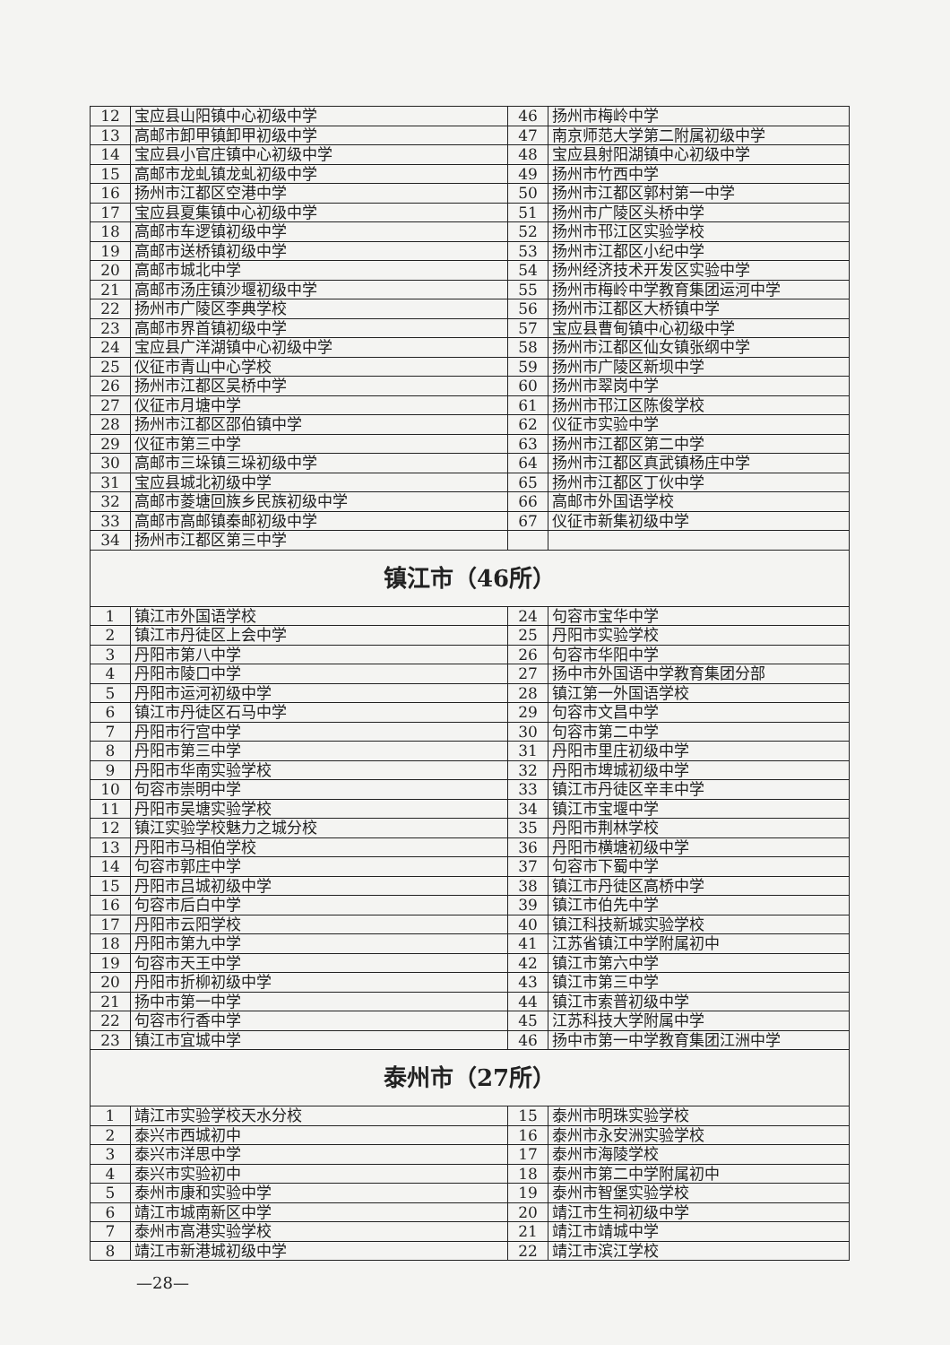| 12 | 宝应县山阳镇中心初级中学 | 46 | 扬州市梅岭中学 |
| 13 | 高邮市卸甲镇卸甲初级中学 | 47 | 南京师范大学第二附属初级中学 |
| 14 | 宝应县小官庄镇中心初级中学 | 48 | 宝应县射阳湖镇中心初级中学 |
| 15 | 高邮市龙虬镇龙虬初级中学 | 49 | 扬州市竹西中学 |
| 16 | 扬州市江都区空港中学 | 50 | 扬州市江都区郭村第一中学 |
| 17 | 宝应县夏集镇中心初级中学 | 51 | 扬州市广陵区头桥中学 |
| 18 | 高邮市车逻镇初级中学 | 52 | 扬州市邗江区实验学校 |
| 19 | 高邮市送桥镇初级中学 | 53 | 扬州市江都区小纪中学 |
| 20 | 高邮市城北中学 | 54 | 扬州经济技术开发区实验中学 |
| 21 | 高邮市汤庄镇沙堰初级中学 | 55 | 扬州市梅岭中学教育集团运河中学 |
| 22 | 扬州市广陵区李典学校 | 56 | 扬州市江都区大桥镇中学 |
| 23 | 高邮市界首镇初级中学 | 57 | 宝应县曹甸镇中心初级中学 |
| 24 | 宝应县广洋湖镇中心初级中学 | 58 | 扬州市江都区仙女镇张纲中学 |
| 25 | 仪征市青山中心学校 | 59 | 扬州市广陵区新坝中学 |
| 26 | 扬州市江都区吴桥中学 | 60 | 扬州市翠岗中学 |
| 27 | 仪征市月塘中学 | 61 | 扬州市邗江区陈俊学校 |
| 28 | 扬州市江都区邵伯镇中学 | 62 | 仪征市实验中学 |
| 29 | 仪征市第三中学 | 63 | 扬州市江都区第二中学 |
| 30 | 高邮市三垛镇三垛初级中学 | 64 | 扬州市江都区真武镇杨庄中学 |
| 31 | 宝应县城北初级中学 | 65 | 扬州市江都区丁伙中学 |
| 32 | 高邮市菱塘回族乡民族初级中学 | 66 | 高邮市外国语学校 |
| 33 | 高邮市高邮镇秦邮初级中学 | 67 | 仪征市新集初级中学 |
| 34 | 扬州市江都区第三中学 | | |
| 镇江市（46所） | | | |
| 1 | 镇江市外国语学校 | 24 | 句容市宝华中学 |
| 2 | 镇江市丹徒区上会中学 | 25 | 丹阳市实验学校 |
| 3 | 丹阳市第八中学 | 26 | 句容市华阳中学 |
| 4 | 丹阳市陵口中学 | 27 | 扬中市外国语中学教育集团分部 |
| 5 | 丹阳市运河初级中学 | 28 | 镇江第一外国语学校 |
| 6 | 镇江市丹徒区石马中学 | 29 | 句容市文昌中学 |
| 7 | 丹阳市行宫中学 | 30 | 句容市第二中学 |
| 8 | 丹阳市第三中学 | 31 | 丹阳市里庄初级中学 |
| 9 | 丹阳市华南实验学校 | 32 | 丹阳市埤城初级中学 |
| 10 | 句容市崇明中学 | 33 | 镇江市丹徒区辛丰中学 |
| 11 | 丹阳市吴塘实验学校 | 34 | 镇江市宝堰中学 |
| 12 | 镇江实验学校魅力之城分校 | 35 | 丹阳市荆林学校 |
| 13 | 丹阳市马相伯学校 | 36 | 丹阳市横塘初级中学 |
| 14 | 句容市郭庄中学 | 37 | 句容市下蜀中学 |
| 15 | 丹阳市吕城初级中学 | 38 | 镇江市丹徒区高桥中学 |
| 16 | 句容市后白中学 | 39 | 镇江市伯先中学 |
| 17 | 丹阳市云阳学校 | 40 | 镇江科技新城实验学校 |
| 18 | 丹阳市第九中学 | 41 | 江苏省镇江中学附属初中 |
| 19 | 句容市天王中学 | 42 | 镇江市第六中学 |
| 20 | 丹阳市折柳初级中学 | 43 | 镇江市第三中学 |
| 21 | 扬中市第一中学 | 44 | 镇江市索普初级中学 |
| 22 | 句容市行香中学 | 45 | 江苏科技大学附属中学 |
| 23 | 镇江市宜城中学 | 46 | 扬中市第一中学教育集团江洲中学 |
| 泰州市（27所） | | | |
| 1 | 靖江市实验学校天水分校 | 15 | 泰州市明珠实验学校 |
| 2 | 泰兴市西城初中 | 16 | 泰州市永安洲实验学校 |
| 3 | 泰兴市洋思中学 | 17 | 泰州市海陵学校 |
| 4 | 泰兴市实验初中 | 18 | 泰州市第二中学附属初中 |
| 5 | 泰州市康和实验中学 | 19 | 泰州市智堡实验学校 |
| 6 | 靖江市城南新区中学 | 20 | 靖江市生祠初级中学 |
| 7 | 泰州市高港实验学校 | 21 | 靖江市靖城中学 |
| 8 | 靖江市新港城初级中学 | 22 | 靖江市滨江学校 |
—28—